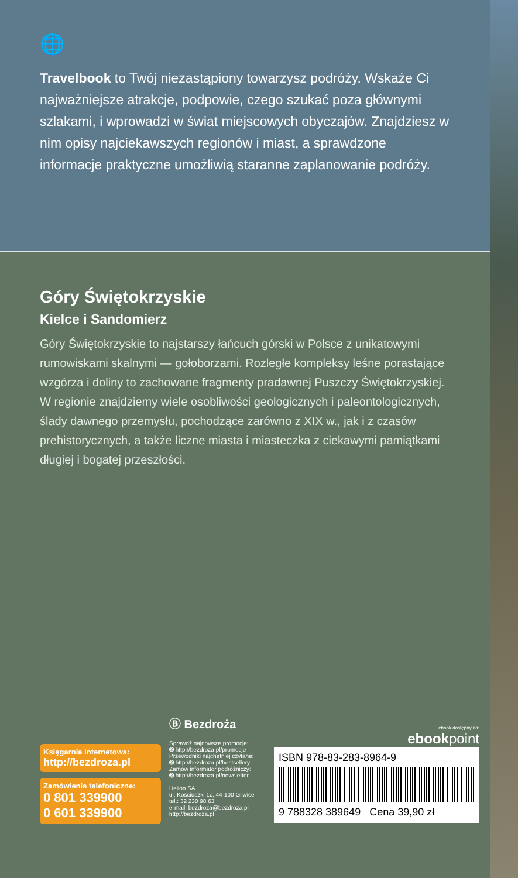🌐
Travelbook to Twój niezastąpiony towarzysz podróży. Wskaże Ci najważniejsze atrakcje, podpowie, czego szukać poza głównymi szlakami, i wprowadzi w świat miejscowych obyczajów. Znajdziesz w nim opisy najciekawszych regionów i miast, a sprawdzone informacje praktyczne umożliwią staranne zaplanowanie podróży.
Góry Świętokrzyskie
Kielce i Sandomierz
Góry Świętokrzyskie to najstarszy łańcuch górski w Polsce z unikatowymi rumowiskami skalnymi — gołoborzami. Rozległe kompleksy leśne porastające wzgórza i doliny to zachowane fragmenty pradawnej Puszczy Świętokrzyskiej. W regionie znajdziemy wiele osobliwości geologicznych i paleontologicznych, ślady dawnego przemysłu, pochodzące zarówno z XIX w., jak i z czasów prehistorycznych, a także liczne miasta i miasteczka z ciekawymi pamiątkami długiej i bogatej przeszłości.
Księgarnia internetowa:
http://bezdroza.pl
Zamówienia telefoniczne:
0 801 339900
0 601 339900
Ⓑ Bezdroża
Sprawdź najnowsze promocje:
➋ http://bezdroza.pl/promocje
Przewodniki najchętniej czytane:
➋ http://bezdroza.pl/bestsellery
Zamów informator podróżniczy:
➋ http://bezdroza.pl/newsletter
Helion SA
ul. Kościuszki 1c, 44-100 Gliwice
tel.: 32 230 98 63
e-mail: bezdroza@bezdroza.pl
http://bezdroza.pl
ebook dostępny na:
ebookpoint
ISBN 978-83-283-8964-9
9 788328 389649 Cena 39,90 zł